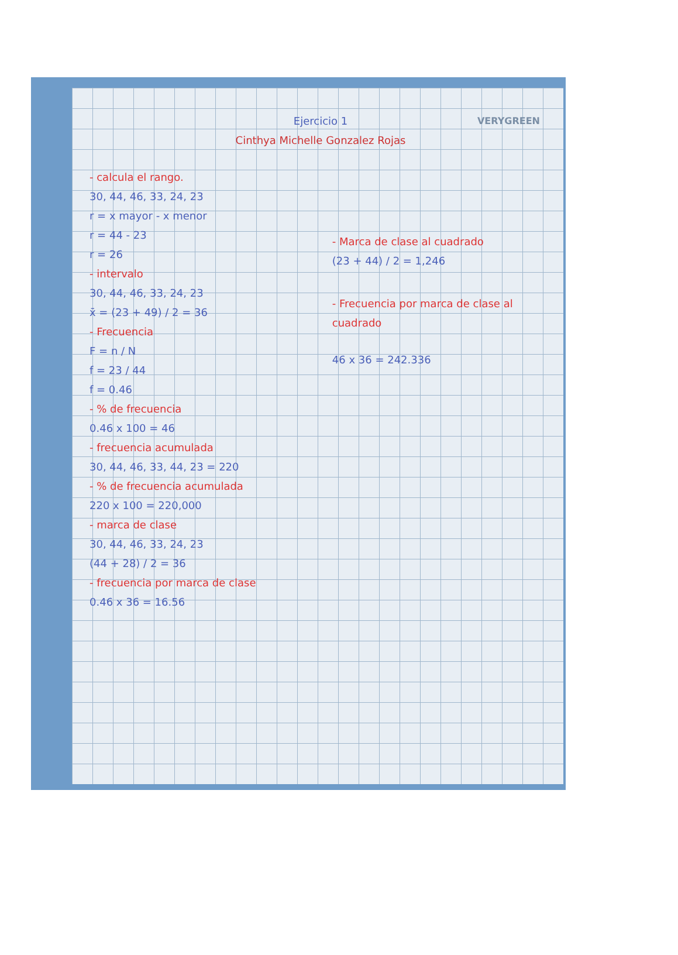VERYGREEN
Ejercicio 1
Cinthya Michelle Gonzalez Rojas
- calcula el rango.
30, 44, 46, 33, 24, 23
r = x mayor - x menor
r = 44 - 23
r = 26
- intervalo
30, 44, 46, 33, 24, 23
x̄ = (23 + 49) / 2 = 36
- Frecuencia
F = n / N
f = 23 / 44
f = 0.46
- % de frecuencia
0.46 x 100 = 46
- frecuencia acumulada
30, 44, 46, 33, 44, 23 = 220
- % de frecuencia acumulada
220 x 100 = 220,000
- marca de clase
30, 44, 46, 33, 24, 23
(44 + 28) / 2 = 36
- frecuencia por marca de clase
0.46 x 36 = 16.56
- Marca de clase al cuadrado
(23 + 44) / 2 = 1,246
- Frecuencia por marca de clase al cuadrado
46 x 36 = 242.336